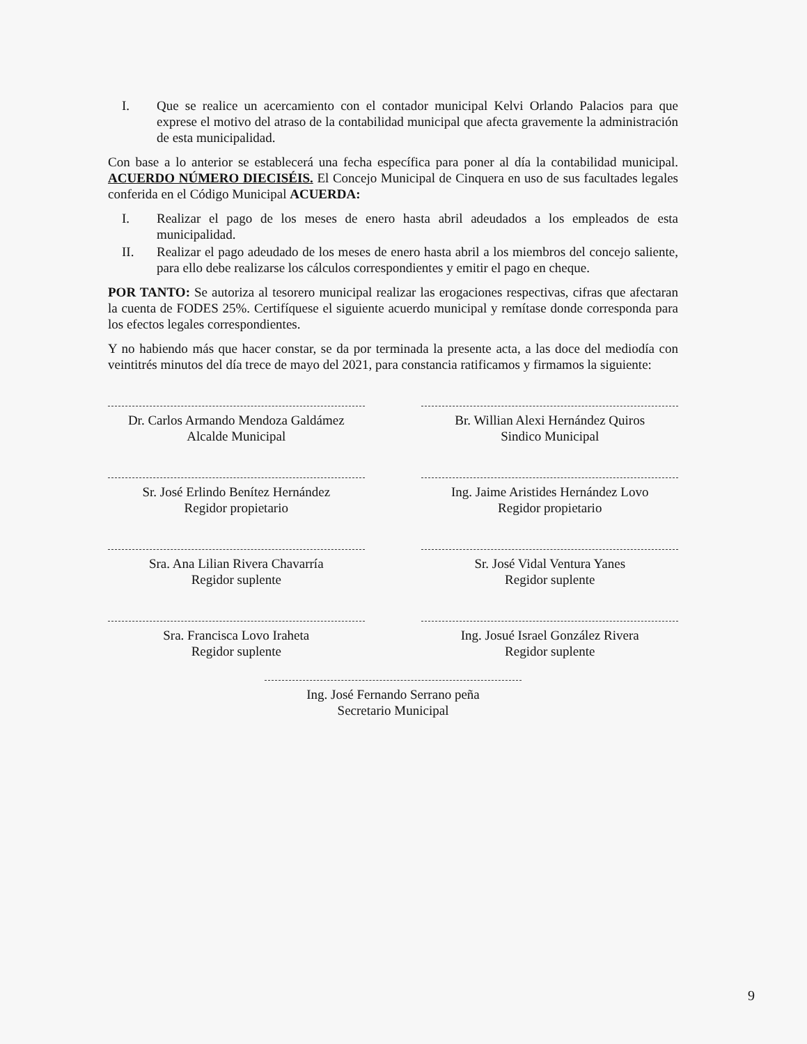I. Que se realice un acercamiento con el contador municipal Kelvi Orlando Palacios para que exprese el motivo del atraso de la contabilidad municipal que afecta gravemente la administración de esta municipalidad.
Con base a lo anterior se establecerá una fecha específica para poner al día la contabilidad municipal. ACUERDO NÚMERO DIECISÉIS. El Concejo Municipal de Cinquera en uso de sus facultades legales conferida en el Código Municipal ACUERDA:
I. Realizar el pago de los meses de enero hasta abril adeudados a los empleados de esta municipalidad.
II. Realizar el pago adeudado de los meses de enero hasta abril a los miembros del concejo saliente, para ello debe realizarse los cálculos correspondientes y emitir el pago en cheque.
POR TANTO: Se autoriza al tesorero municipal realizar las erogaciones respectivas, cifras que afectaran la cuenta de FODES 25%. Certifíquese el siguiente acuerdo municipal y remítase donde corresponda para los efectos legales correspondientes.
Y no habiendo más que hacer constar, se da por terminada la presente acta, a las doce del mediodía con veintitrés minutos del día trece de mayo del 2021, para constancia ratificamos y firmamos la siguiente:
Dr. Carlos Armando Mendoza Galdámez
Alcalde Municipal
Br. Willian Alexi Hernández Quiros
Sindico Municipal
Sr. José Erlindo Benítez Hernández
Regidor propietario
Ing. Jaime Aristides Hernández Lovo
Regidor propietario
Sra. Ana Lilian Rivera Chavarría
Regidor suplente
Sr. José Vidal Ventura Yanes
Regidor suplente
Sra. Francisca Lovo Iraheta
Regidor suplente
Ing. Josué Israel González Rivera
Regidor suplente
Ing. José Fernando Serrano peña
Secretario Municipal
9